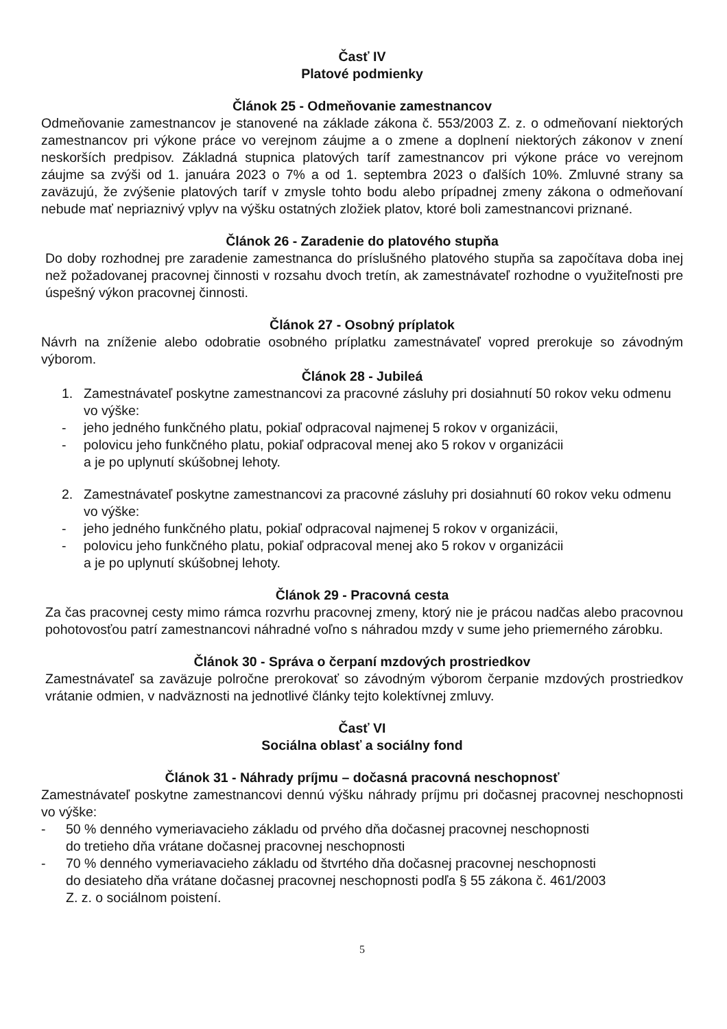Časť IV
Platové podmienky
Článok 25 - Odmeňovanie zamestnancov
Odmeňovanie zamestnancov je stanovené na základe zákona č. 553/2003 Z. z. o odmeňovaní niektorých zamestnancov pri výkone práce vo verejnom záujme a o zmene a doplnení niektorých zákonov v znení neskorších predpisov. Základná stupnica platových taríf zamestnancov pri výkone práce vo verejnom záujme sa zvýši od 1. januára 2023 o 7% a od 1. septembra 2023 o ďalších 10%. Zmluvné strany sa zaväzujú, že zvýšenie platových taríf v zmysle tohto bodu alebo prípadnej zmeny zákona o odmeňovaní nebude mať nepriaznivý vplyv na výšku ostatných zložiek platov, ktoré boli zamestnancovi priznané.
Článok 26 - Zaradenie do platového stupňa
Do doby rozhodnej pre zaradenie zamestnanca do príslušného platového stupňa sa započítava doba inej než požadovanej pracovnej činnosti v rozsahu dvoch tretín, ak zamestnávateľ rozhodne o využiteľnosti pre úspešný výkon pracovnej činnosti.
Článok 27 - Osobný príplatok
Návrh na zníženie alebo odobratie osobného príplatku zamestnávateľ vopred prerokuje so závodným výborom.
Článok 28 - Jubileá
1. Zamestnávateľ poskytne zamestnancovi za pracovné zásluhy pri dosiahnutí 50 rokov veku odmenu vo výške:
- jeho jedného funkčného platu, pokiaľ odpracoval najmenej 5 rokov v organizácii,
- polovicu jeho funkčného platu, pokiaľ odpracoval menej ako 5 rokov v organizácii
a je po uplynutí skúšobnej lehoty.
2. Zamestnávateľ poskytne zamestnancovi za pracovné zásluhy pri dosiahnutí 60 rokov veku odmenu vo výške:
- jeho jedného funkčného platu, pokiaľ odpracoval najmenej 5 rokov v organizácii,
- polovicu jeho funkčného platu, pokiaľ odpracoval menej ako 5 rokov v organizácii
a je po uplynutí skúšobnej lehoty.
Článok 29 - Pracovná cesta
Za čas pracovnej cesty mimo rámca rozvrhu pracovnej zmeny, ktorý nie je prácou nadčas alebo pracovnou pohotovosťou patrí zamestnancovi náhradné voľno s náhradou mzdy v sume jeho priemerného zárobku.
Článok 30 - Správa o čerpaní mzdových prostriedkov
Zamestnávateľ sa zaväzuje polročne prerokovať so závodným výborom čerpanie mzdových prostriedkov vrátanie odmien, v nadväznosti na jednotlivé články tejto kolektívnej zmluvy.
Časť VI
Sociálna oblasť a sociálny fond
Článok 31 - Náhrady príjmu – dočasná pracovná neschopnosť
Zamestnávateľ poskytne zamestnancovi dennú výšku náhrady príjmu pri dočasnej pracovnej neschopnosti vo výške:
- 50 % denného vymeriavacieho základu od prvého dňa dočasnej pracovnej neschopnosti
do tretieho dňa vrátane dočasnej pracovnej neschopnosti
- 70 % denného vymeriavacieho základu od štvrtého dňa dočasnej pracovnej neschopnosti
do desiateho dňa vrátane dočasnej pracovnej neschopnosti podľa § 55 zákona č. 461/2003
Z. z. o sociálnom poistení.
5